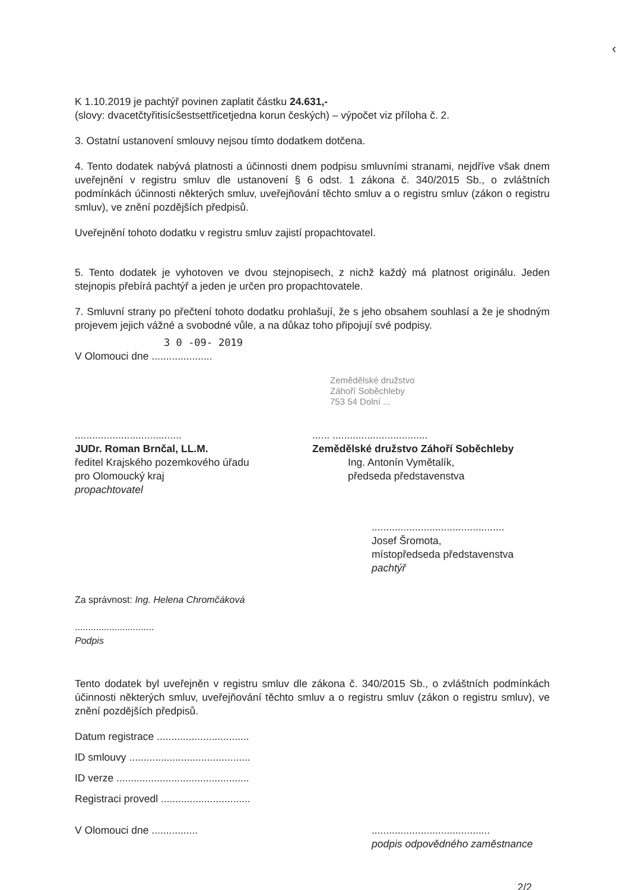‹
K 1.10.2019 je pachtýř povinen zaplatit částku 24.631,-
(slovy: dvacetčtyřitisícšestsettřicetjedna korun českých) – výpočet viz příloha č. 2.
3. Ostatní ustanovení smlouvy nejsou tímto dodatkem dotčena.
4. Tento dodatek nabývá platnosti a účinnosti dnem podpisu smluvními stranami, nejdříve však dnem uveřejnění v registru smluv dle ustanovení § 6 odst. 1 zákona č. 340/2015 Sb., o zvláštních podmínkách účinnosti některých smluv, uveřejňování těchto smluv a o registru smluv (zákon o registru smluv), ve znění pozdějších předpisů.
Uveřejnění tohoto dodatku v registru smluv zajistí propachtovatel.
5. Tento dodatek je vyhotoven ve dvou stejnopisech, z nichž každý má platnost originálu. Jeden stejnopis přebírá pachtýř a jeden je určen pro propachtovatele.
7. Smluvní strany po přečtení tohoto dodatku prohlašují, že s jeho obsahem souhlasí a že je shodným projevem jejich vážné a svobodné vůle, a na důkaz toho připojují své podpisy.
3 0 -09- 2019
V Olomouci dne .....................
Zemědělské družstvo
Záhoří Soběchleby
753 54 Dolní ...
.....................................
JUDr. Roman Brnčal, LL.M.
ředitel Krajského pozemkového úřadu
pro Olomoucký kraj
propachtovatel
...... .................................
Zemědělské družstvo Záhoří Soběchleby
Ing. Antonín Vymětalík,
předseda představenstva
..............................................
Josef Šromota,
místopředseda představenstva
pachtýř
Za správnost: Ing. Helena Chromčáková
..............................
Podpis
Tento dodatek byl uveřejněn v registru smluv dle zákona č. 340/2015 Sb., o zvláštních podmínkách účinnosti některých smluv, uveřejňování těchto smluv a o registru smluv (zákon o registru smluv), ve znění pozdějších předpisů.
Datum registrace ................................
ID smlouvy ..........................................
ID verze ..............................................
Registraci provedl ...............................
V Olomouci dne ................
.........................................
podpis odpovědného zaměstnance
2/2